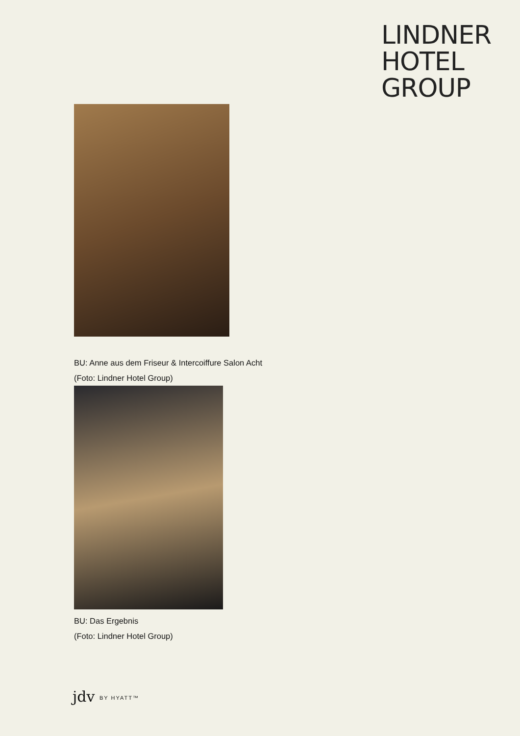LINDNER
HOTEL
GROUP
BU: Anne aus dem Friseur & Intercoiffure Salon Acht
(Foto: Lindner Hotel Group)
BU: Das Ergebnis
(Foto: Lindner Hotel Group)
jdv BY HYATT™